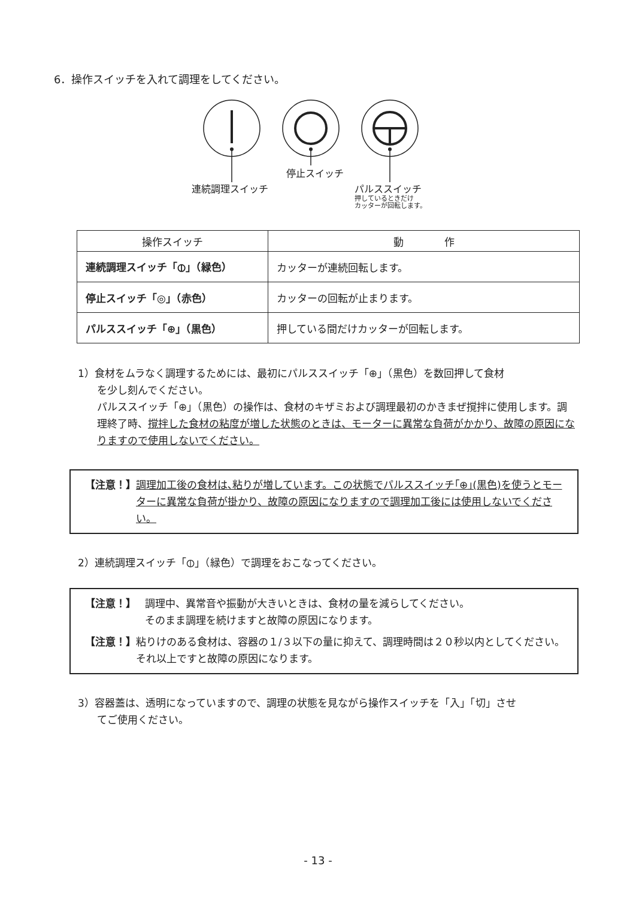6．操作スイッチを入れて調理をしてください。
停止スイッチ
連続調理スイッチ
パルススイッチ
押しているときだけ
カッターが回転します。
| 操作スイッチ | 動 作 |
| --- | --- |
| 連続調理スイッチ「⦶」（緑色） | カッターが連続回転します。 |
| 停止スイッチ「◎」（赤色） | カッターの回転が止まります。 |
| パルススイッチ「⊕」（黒色） | 押している間だけカッターが回転します。 |
1）食材をムラなく調理するためには、最初にパルススイッチ「⊕」（黒色）を数回押して食材
を少し刻んでください。
パルススイッチ「⊕」（黒色）の操作は、食材のキザミおよび調理最初のかきまぜ撹拌に使用します。調理終了時、撹拌した食材の粘度が増した状態のときは、モーターに異常な負荷がかかり、故障の原因になりますので使用しないでください。
【注意！】 調理加工後の食材は､粘りが増しています。この状態でパルススイッチ｢⊕｣(黒色)を使うとモーターに異常な負荷が掛かり、故障の原因になりますので調理加工後には使用しないでください。
2）連続調理スイッチ「⦶」（緑色）で調理をおこなってください。
【注意！】 調理中、異常音や振動が大きいときは、食材の量を減らしてください。
そのまま調理を続けますと故障の原因になります。
【注意！】 粘りけのある食材は、容器の１/３以下の量に抑えて、調理時間は２０秒以内としてください。それ以上ですと故障の原因になります。
3）容器蓋は、透明になっていますので、調理の状態を見ながら操作スイッチを「入」「切」させ
てご使用ください。
- 13 -